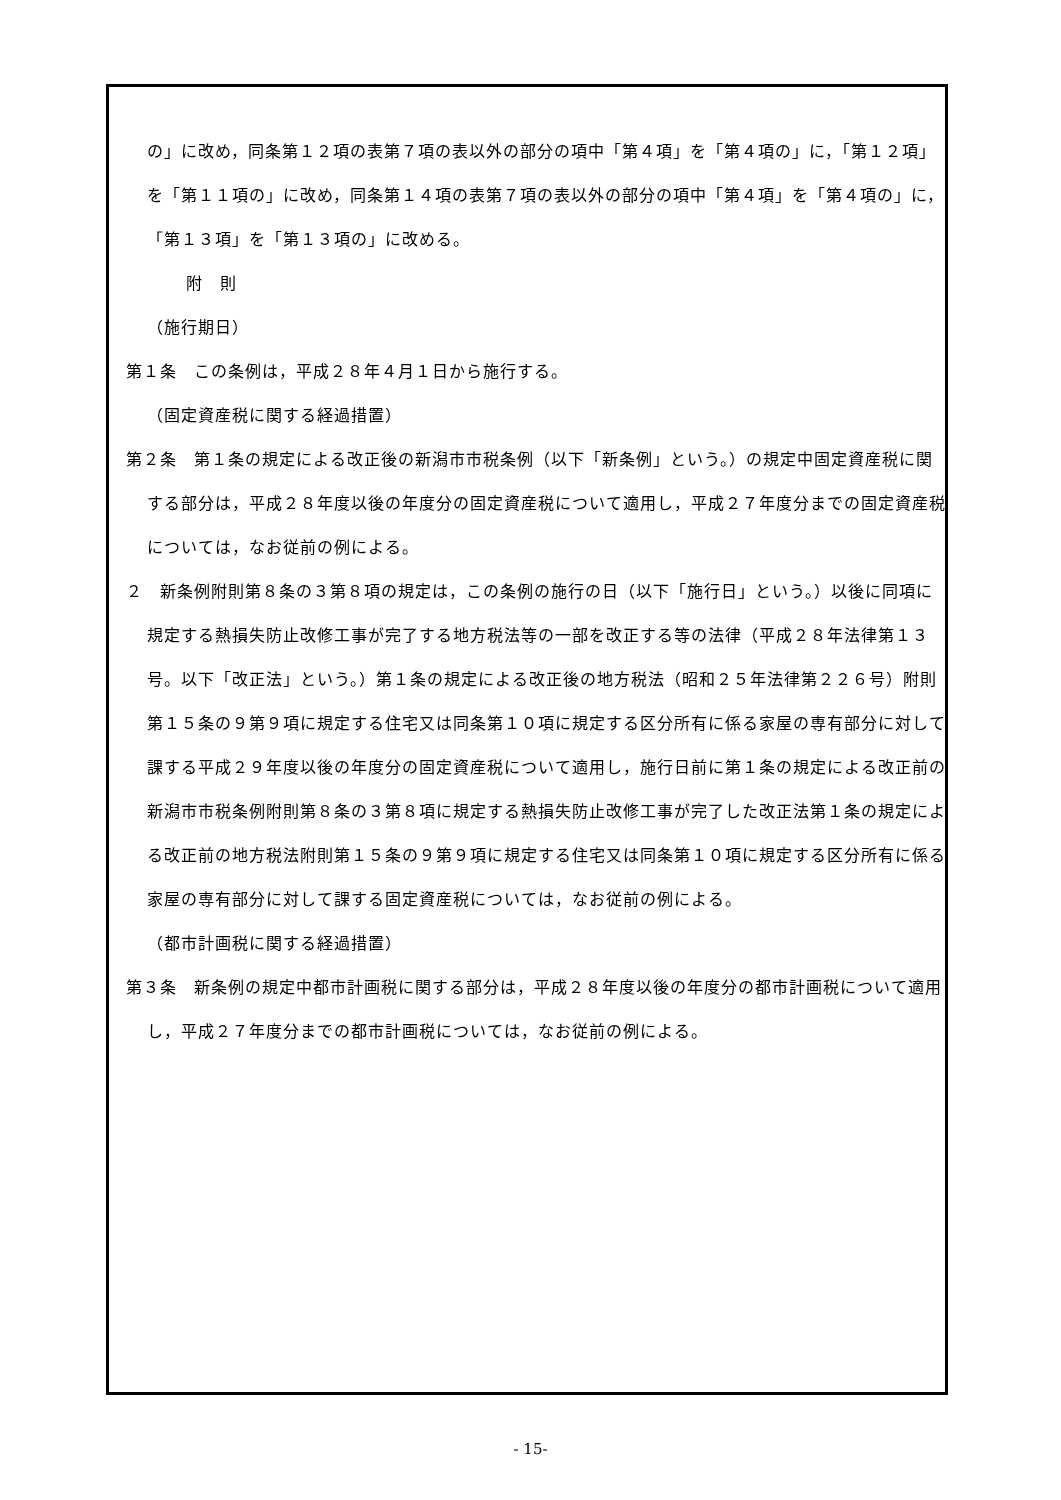の」に改め，同条第１２項の表第７項の表以外の部分の項中「第４項」を「第４項の」に，「第１２項」を「第１１項の」に改め，同条第１４項の表第７項の表以外の部分の項中「第４項」を「第４項の」に，「第１３項」を「第１３項の」に改める。
附　則
（施行期日）
第１条　この条例は，平成２８年４月１日から施行する。
（固定資産税に関する経過措置）
第２条　第１条の規定による改正後の新潟市市税条例（以下「新条例」という。）の規定中固定資産税に関する部分は，平成２８年度以後の年度分の固定資産税について適用し，平成２７年度分までの固定資産税については，なお従前の例による。
２　新条例附則第８条の３第８項の規定は，この条例の施行の日（以下「施行日」という。）以後に同項に規定する熱損失防止改修工事が完了する地方税法等の一部を改正する等の法律（平成２８年法律第１３号。以下「改正法」という。）第１条の規定による改正後の地方税法（昭和２５年法律第２２６号）附則第１５条の９第９項に規定する住宅又は同条第１０項に規定する区分所有に係る家屋の専有部分に対して課する平成２９年度以後の年度分の固定資産税について適用し，施行日前に第１条の規定による改正前の新潟市市税条例附則第８条の３第８項に規定する熱損失防止改修工事が完了した改正法第１条の規定による改正前の地方税法附則第１５条の９第９項に規定する住宅又は同条第１０項に規定する区分所有に係る家屋の専有部分に対して課する固定資産税については，なお従前の例による。
（都市計画税に関する経過措置）
第３条　新条例の規定中都市計画税に関する部分は，平成２８年度以後の年度分の都市計画税について適用し，平成２７年度分までの都市計画税については，なお従前の例による。
- 15-